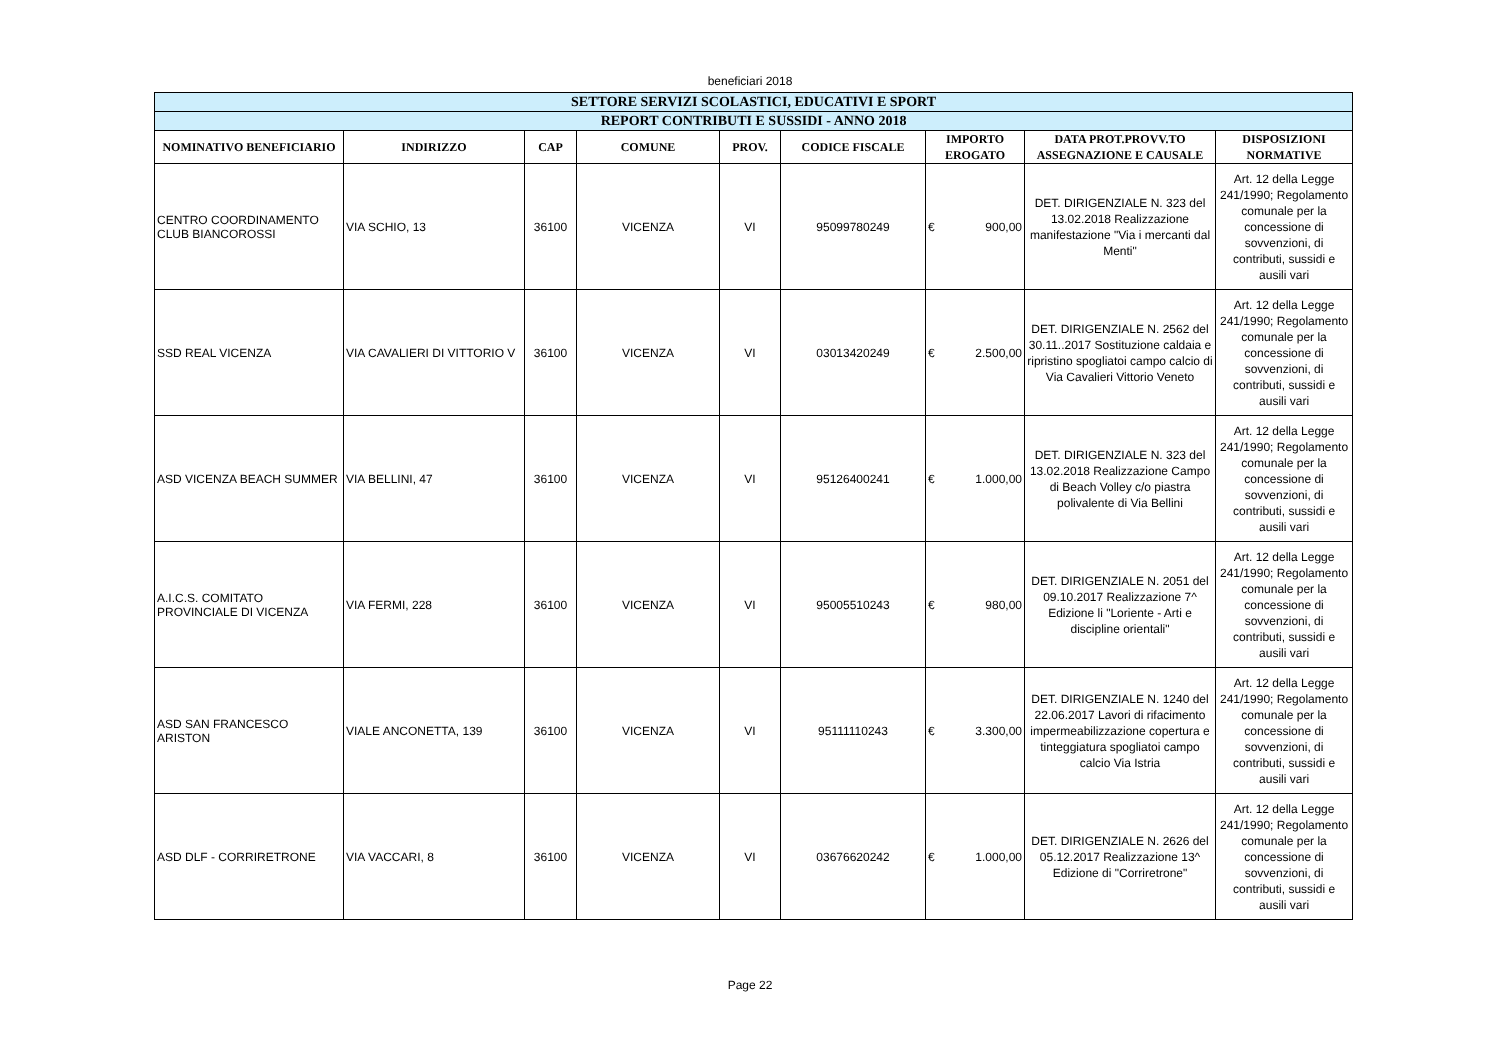beneficiari 2018
| SETTORE SERVIZI SCOLASTICI, EDUCATIVI E SPORT | | | | | | | | |
| --- | --- | --- | --- | --- | --- | --- | --- | --- |
| REPORT CONTRIBUTI E SUSSIDI - ANNO 2018 | | | | | | | | |
| NOMINATIVO BENEFICIARIO | INDIRIZZO | CAP | COMUNE | PROV. | CODICE FISCALE | IMPORTO EROGATO | DATA PROT.PROVV.TO ASSEGNAZIONE E CAUSALE | DISPOSIZIONI NORMATIVE |
| CENTRO COORDINAMENTO CLUB BIANCOROSSI | VIA SCHIO, 13 | 36100 | VICENZA | VI | 95099780249 | € 900,00 | DET. DIRIGENZIALE N. 323 del 13.02.2018 Realizzazione manifestazione "Via i mercanti dal Menti" | Art. 12 della Legge 241/1990; Regolamento comunale per la concessione di sovvenzioni, di contributi, sussidi e ausili vari |
| SSD REAL VICENZA | VIA CAVALIERI DI VITTORIO V | 36100 | VICENZA | VI | 03013420249 | € 2.500,00 | DET. DIRIGENZIALE N. 2562 del 30.11..2017 Sostituzione caldaia e ripristino spogliatoi campo calcio di Via Cavalieri Vittorio Veneto | Art. 12 della Legge 241/1990; Regolamento comunale per la concessione di sovvenzioni, di contributi, sussidi e ausili vari |
| ASD VICENZA BEACH SUMMER | VIA BELLINI, 47 | 36100 | VICENZA | VI | 95126400241 | € 1.000,00 | DET. DIRIGENZIALE N. 323 del 13.02.2018 Realizzazione Campo di Beach Volley c/o piastra polivalente di Via Bellini | Art. 12 della Legge 241/1990; Regolamento comunale per la concessione di sovvenzioni, di contributi, sussidi e ausili vari |
| A.I.C.S. COMITATO PROVINCIALE DI VICENZA | VIA FERMI, 228 | 36100 | VICENZA | VI | 95005510243 | € 980,00 | DET. DIRIGENZIALE N. 2051 del 09.10.2017 Realizzazione 7^ Edizione li "Loriente - Arti e discipline orientali" | Art. 12 della Legge 241/1990; Regolamento comunale per la concessione di sovvenzioni, di contributi, sussidi e ausili vari |
| ASD SAN FRANCESCO ARISTON | VIALE ANCONETTA, 139 | 36100 | VICENZA | VI | 95111110243 | € 3.300,00 | DET. DIRIGENZIALE N. 1240 del 22.06.2017 Lavori di rifacimento impermeabilizzazione copertura e tinteggiatura spogliatoi campo calcio Via Istria | Art. 12 della Legge 241/1990; Regolamento comunale per la concessione di sovvenzioni, di contributi, sussidi e ausili vari |
| ASD DLF - CORRIRETRONE | VIA VACCARI, 8 | 36100 | VICENZA | VI | 03676620242 | € 1.000,00 | DET. DIRIGENZIALE N. 2626 del 05.12.2017 Realizzazione 13^ Edizione di "Corriretrone" | Art. 12 della Legge 241/1990; Regolamento comunale per la concessione di sovvenzioni, di contributi, sussidi e ausili vari |
Page 22